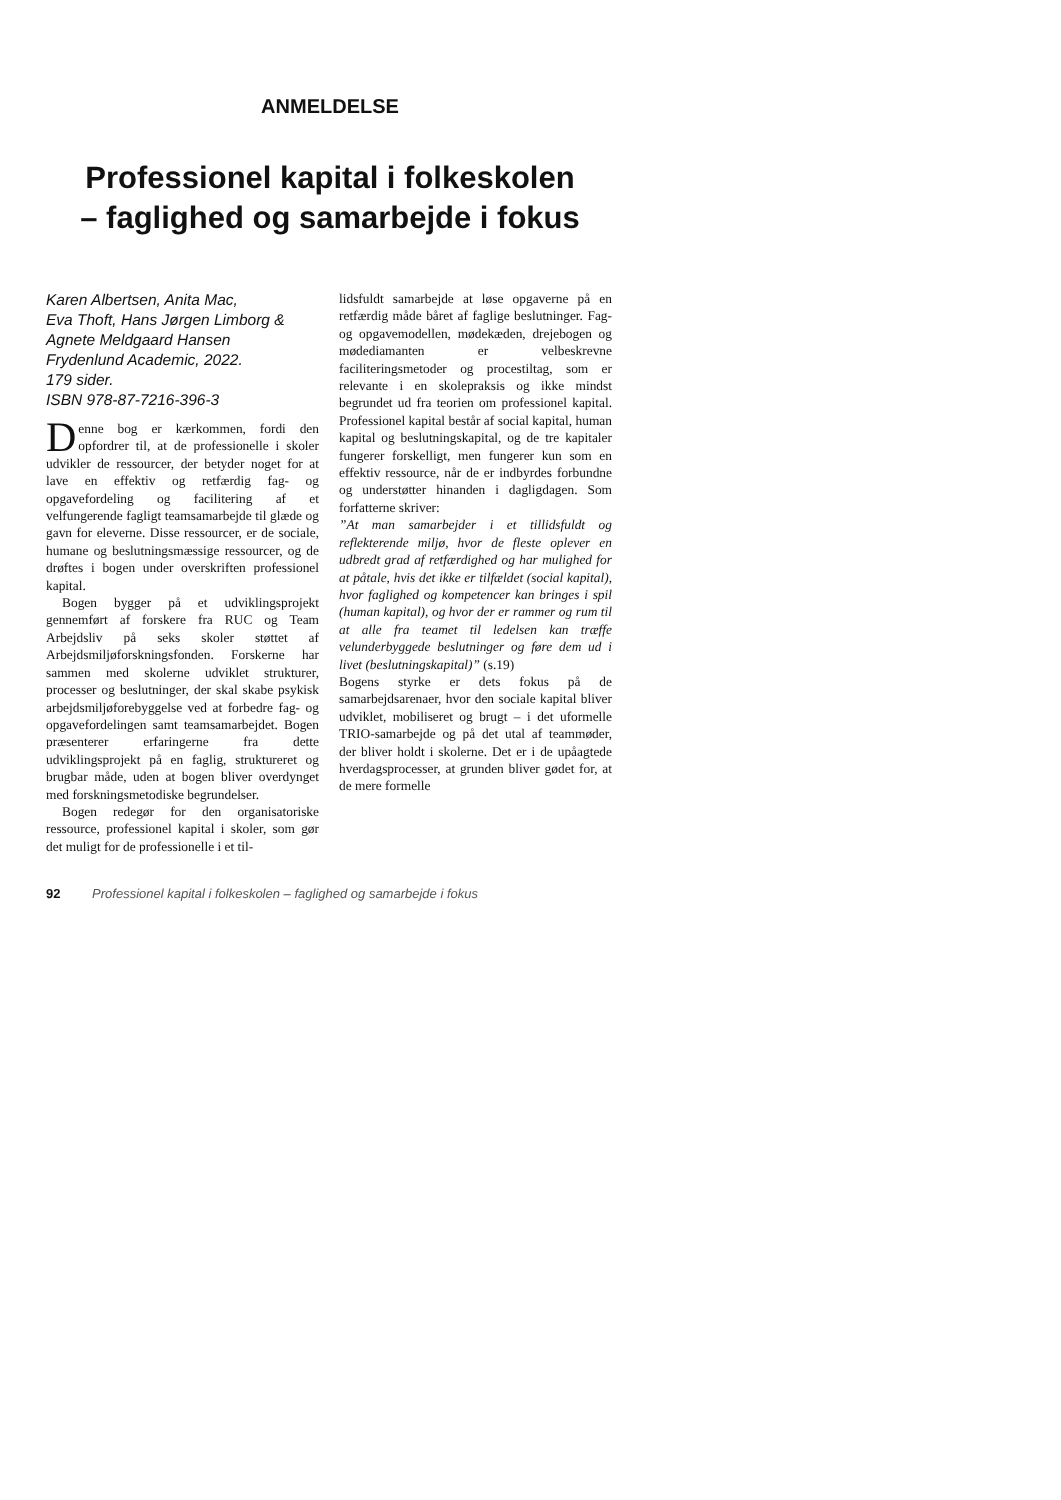ANMELDELSE
Professionel kapital i folkeskolen
– faglighed og samarbejde i fokus
Karen Albertsen, Anita Mac,
Eva Thoft, Hans Jørgen Limborg &
Agnete Meldgaard Hansen
Frydenlund Academic, 2022.
179 sider.
ISBN 978-87-7216-396-3
Denne bog er kærkommen, fordi den opfordrer til, at de professionelle i skoler udvikler de ressourcer, der betyder noget for at lave en effektiv og retfærdig fag- og opgavefordeling og facilitering af et velfungerende fagligt teamsamarbejde til glæde og gavn for eleverne. Disse ressourcer, er de sociale, humane og beslutningsmæssige ressourcer, og de drøftes i bogen under overskriften professionel kapital.
Bogen bygger på et udviklingsprojekt gennemført af forskere fra RUC og Team Arbejdsliv på seks skoler støttet af Arbejdsmiljøforskningsfonden. Forskerne har sammen med skolerne udviklet strukturer, processer og beslutninger, der skal skabe psykisk arbejdsmiljøforebyggelse ved at forbedre fag- og opgavefordelingen samt teamsamarbejdet. Bogen præsenterer erfaringerne fra dette udviklingsprojekt på en faglig, struktureret og brugbar måde, uden at bogen bliver overdynget med forskningsmetodiske begrundelser.
Bogen redegør for den organisatoriske ressource, professionel kapital i skoler, som gør det muligt for de professionelle i et til-
lidsfuldt samarbejde at løse opgaverne på en retfærdig måde båret af faglige beslutninger. Fag- og opgavemodellen, mødekæden, drejebogen og mødediamanten er velbeskrevne faciliteringsmetoder og procestiltag, som er relevante i en skolepraksis og ikke mindst begrundet ud fra teorien om professionel kapital. Professionel kapital består af social kapital, human kapital og beslutningskapital, og de tre kapitaler fungerer forskelligt, men fungerer kun som en effektiv ressource, når de er indbyrdes forbundne og understøtter hinanden i dagligdagen. Som forfatterne skriver:
”At man samarbejder i et tillidsfuldt og reflekterende miljø, hvor de fleste oplever en udbredt grad af retfærdighed og har mulighed for at påtale, hvis det ikke er tilfældet (social kapital), hvor faglighed og kompetencer kan bringes i spil (human kapital), og hvor der er rammer og rum til at alle fra teamet til ledelsen kan træffe velunderbyggede beslutninger og føre dem ud i livet (beslutningskapital)” (s.19)
Bogens styrke er dets fokus på de samarbejdsarenaer, hvor den sociale kapital bliver udviklet, mobiliseret og brugt – i det uformelle TRIO-samarbejde og på det utal af teammøder, der bliver holdt i skolerne. Det er i de upåagtede hverdagsprocesser, at grunden bliver gødet for, at de mere formelle
92 Professionel kapital i folkeskolen – faglighed og samarbejde i fokus